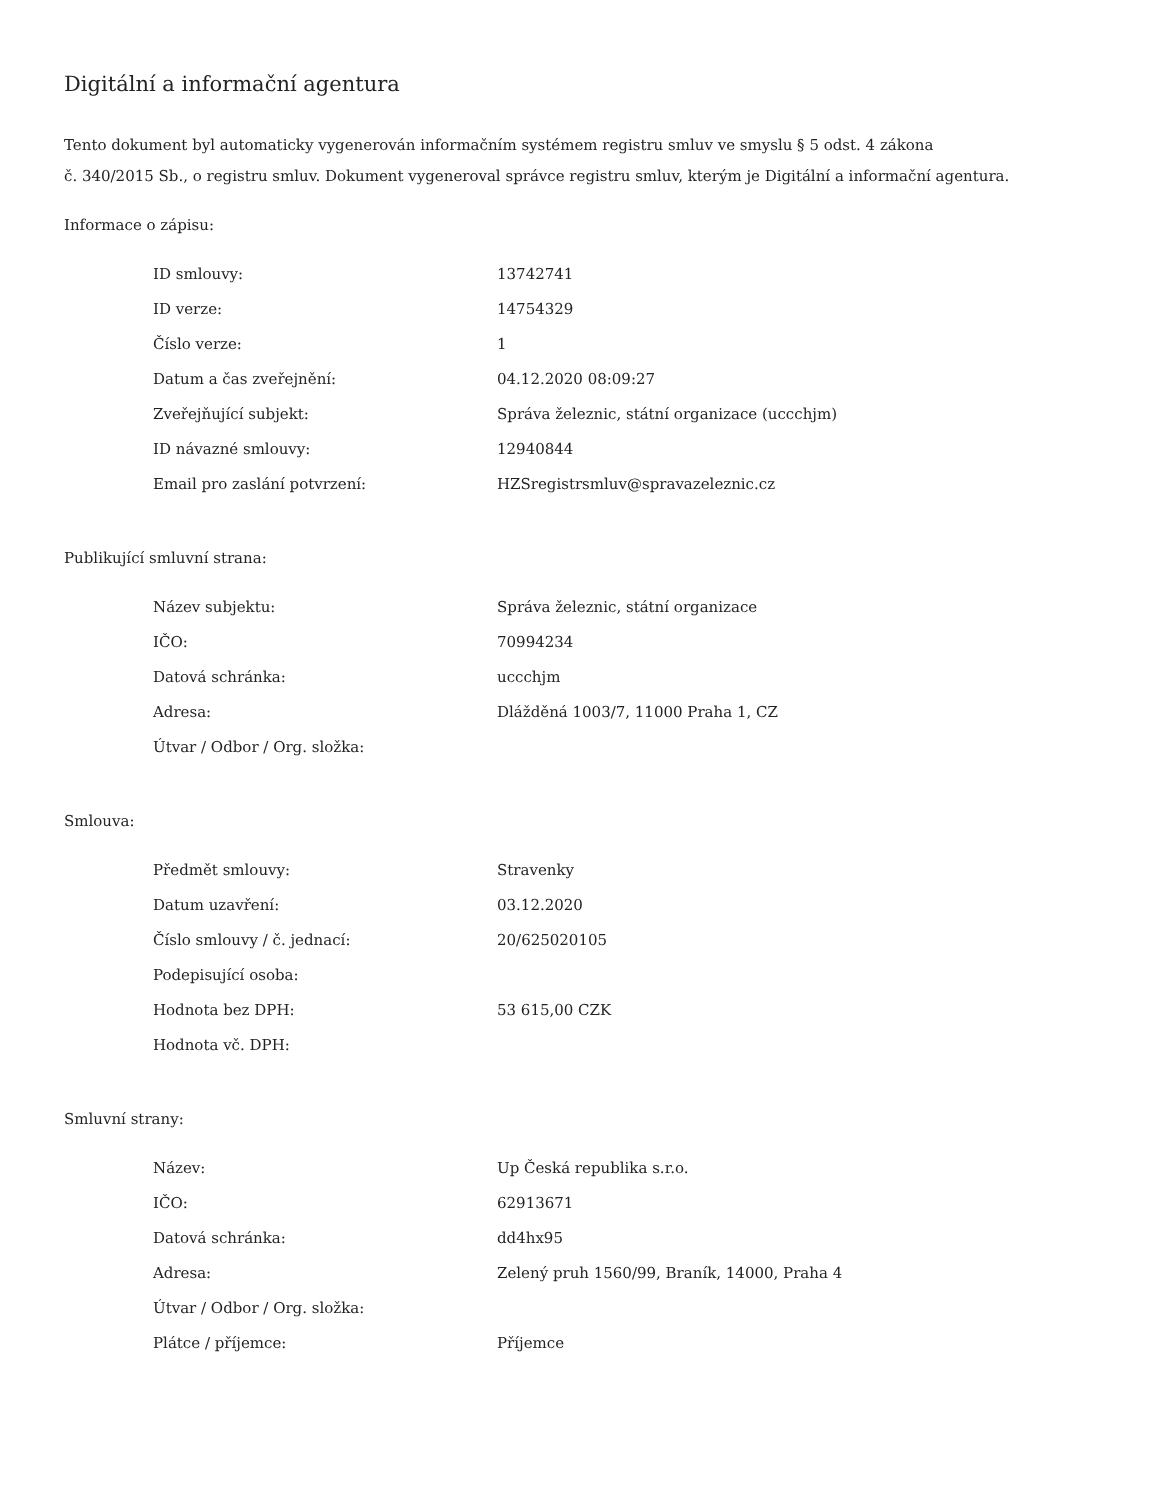Digitální a informační agentura
Tento dokument byl automaticky vygenerován informačním systémem registru smluv ve smyslu § 5 odst. 4 zákona
č. 340/2015 Sb., o registru smluv. Dokument vygeneroval správce registru smluv, kterým je Digitální a informační agentura.
Informace o zápisu:
| ID smlouvy: | 13742741 |
| ID verze: | 14754329 |
| Číslo verze: | 1 |
| Datum a čas zveřejnění: | 04.12.2020 08:09:27 |
| Zveřejňující subjekt: | Správa železnic, státní organizace (uccchjm) |
| ID návazné smlouvy: | 12940844 |
| Email pro zaslání potvrzení: | HZSregistrsmluv@spravazeleznic.cz |
Publikující smluvní strana:
| Název subjektu: | Správa železnic, státní organizace |
| IČO: | 70994234 |
| Datová schránka: | uccchjm |
| Adresa: | Dlážděná 1003/7, 11000 Praha 1, CZ |
| Útvar / Odbor / Org. složka: | |
Smlouva:
| Předmět smlouvy: | Stravenky |
| Datum uzavření: | 03.12.2020 |
| Číslo smlouvy / č. jednací: | 20/625020105 |
| Podepisující osoba: | |
| Hodnota bez DPH: | 53 615,00 CZK |
| Hodnota vč. DPH: | |
Smluvní strany:
| Název: | Up Česká republika s.r.o. |
| IČO: | 62913671 |
| Datová schránka: | dd4hx95 |
| Adresa: | Zelený pruh 1560/99, Braník, 14000, Praha 4 |
| Útvar / Odbor / Org. složka: | |
| Plátce / příjemce: | Příjemce |